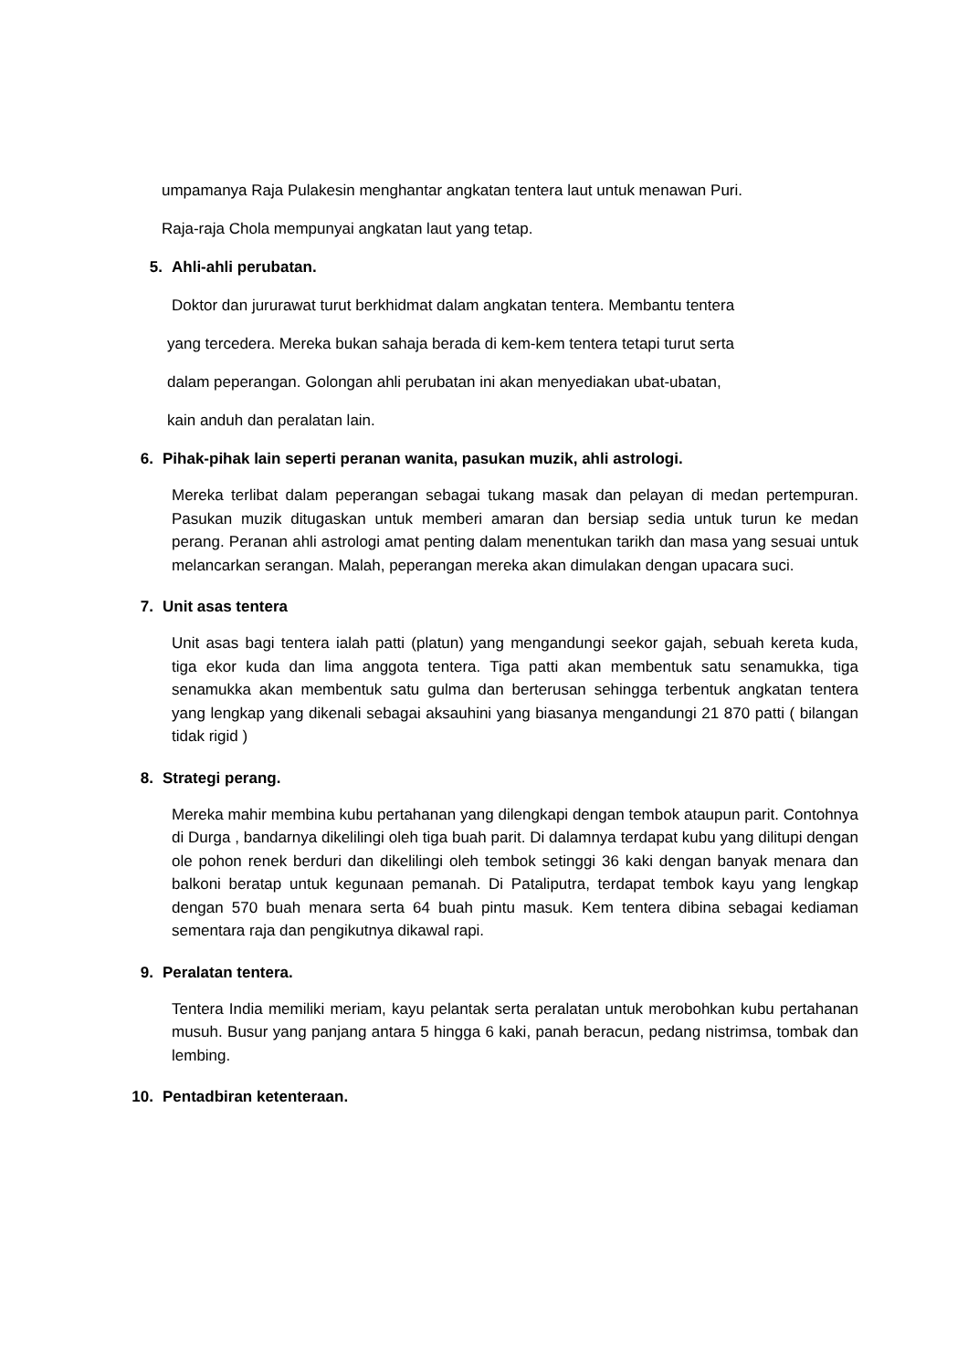umpamanya Raja Pulakesin menghantar angkatan tentera laut untuk menawan Puri.
Raja-raja Chola mempunyai angkatan laut yang tetap.
5. Ahli-ahli perubatan.
Doktor dan jururawat turut berkhidmat dalam angkatan tentera. Membantu tentera
yang tercedera. Mereka bukan sahaja berada di kem-kem tentera tetapi turut serta
dalam peperangan. Golongan ahli perubatan ini akan menyediakan ubat-ubatan,
kain anduh dan peralatan lain.
6. Pihak-pihak lain seperti peranan wanita, pasukan muzik, ahli astrologi.
Mereka terlibat dalam peperangan sebagai tukang masak dan pelayan di medan pertempuran. Pasukan muzik ditugaskan untuk memberi amaran dan bersiap sedia untuk turun ke medan perang. Peranan ahli astrologi amat penting dalam menentukan tarikh dan masa yang sesuai untuk melancarkan serangan. Malah, peperangan mereka akan dimulakan dengan upacara suci.
7. Unit asas tentera
Unit asas bagi tentera ialah patti (platun) yang mengandungi seekor gajah, sebuah kereta kuda, tiga ekor kuda dan lima anggota tentera. Tiga patti akan membentuk satu senamukka, tiga senamukka akan membentuk satu gulma dan berterusan sehingga terbentuk angkatan tentera yang lengkap yang dikenali sebagai aksauhini yang biasanya mengandungi 21 870 patti ( bilangan tidak rigid )
8. Strategi perang.
Mereka mahir membina kubu pertahanan yang dilengkapi dengan tembok ataupun parit. Contohnya di Durga , bandarnya dikelilingi oleh tiga buah parit. Di dalamnya terdapat kubu yang dilitupi dengan ole pohon renek berduri dan dikelilingi oleh tembok setinggi 36 kaki dengan banyak menara dan balkoni beratap untuk kegunaan pemanah. Di Pataliputra, terdapat tembok kayu yang lengkap dengan 570 buah menara serta 64 buah pintu masuk. Kem tentera dibina sebagai kediaman sementara raja dan pengikutnya dikawal rapi.
9. Peralatan tentera.
Tentera India memiliki meriam, kayu pelantak serta peralatan untuk merobohkan kubu pertahanan musuh. Busur yang panjang antara 5 hingga 6 kaki, panah beracun, pedang nistrimsa, tombak dan lembing.
10. Pentadbiran ketenteraan.